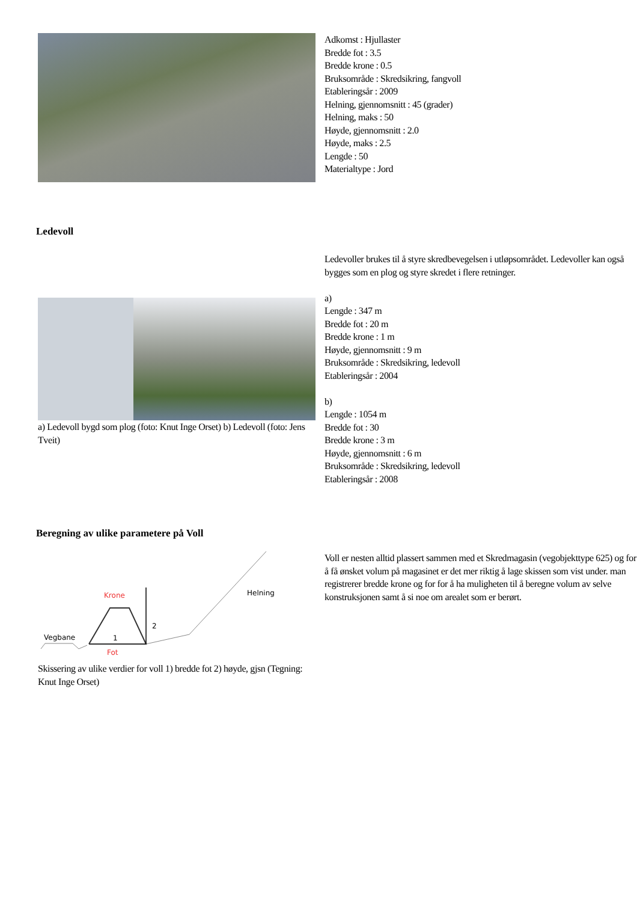Adkomst : Hjullaster
Bredde fot : 3.5
Bredde krone : 0.5
Bruksområde : Skredsikring, fangvoll
Etableringsår : 2009
Helning, gjennomsnitt : 45 (grader)
Helning, maks : 50
Høyde, gjennomsnitt : 2.0
Høyde, maks : 2.5
Lengde : 50
Materialtype : Jord
Ledevoll
a) Ledevoll bygd som plog (foto: Knut Inge Orset) b) Ledevoll (foto: Jens Tveit)
Ledevoller brukes til å styre skredbevegelsen i utløpsområdet. Ledevoller kan også bygges som en plog og styre skredet i flere retninger.
a)
Lengde : 347 m
Bredde fot : 20 m
Bredde krone : 1 m
Høyde, gjennomsnitt : 9 m
Bruksområde : Skredsikring, ledevoll
Etableringsår : 2004
b)
Lengde : 1054 m
Bredde fot : 30
Bredde krone : 3 m
Høyde, gjennomsnitt : 6 m
Bruksområde : Skredsikring, ledevoll
Etableringsår : 2008
Beregning av ulike parametere på Voll
Krone
2
1
Vegbane
Helning
Fot
Skissering av ulike verdier for voll 1) bredde fot 2) høyde, gjsn (Tegning: Knut Inge Orset)
Voll er nesten alltid plassert sammen med et Skredmagasin (vegobjekttype 625) og for å få ønsket volum på magasinet er det mer riktig å lage skissen som vist under. man registrerer bredde krone og for for å ha muligheten til å beregne volum av selve konstruksjonen samt å si noe om arealet som er berørt.